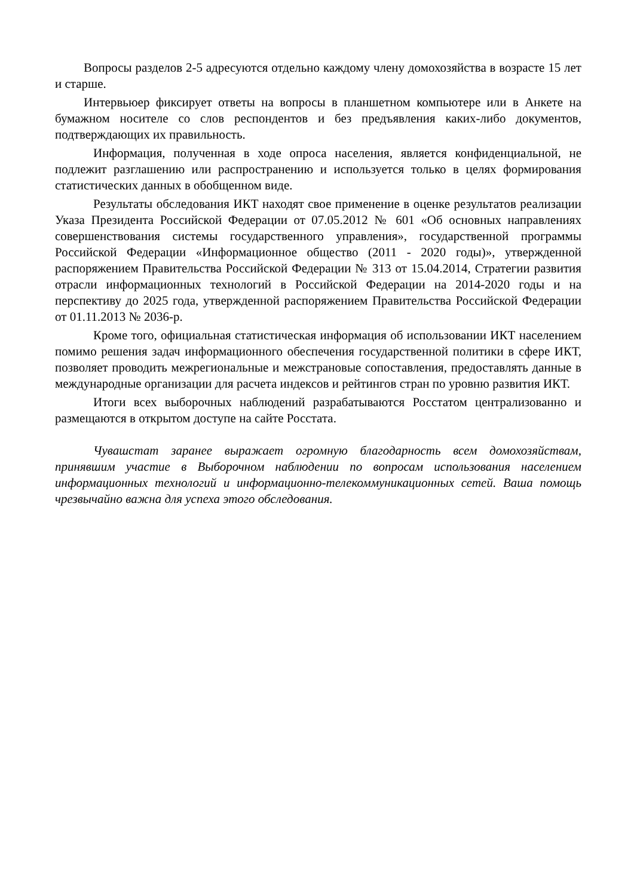Вопросы разделов 2-5 адресуются отдельно каждому члену домохозяйства в возрасте 15 лет и старше.
Интервьюер фиксирует ответы на вопросы в планшетном компьютере или в Анкете на бумажном носителе со слов респондентов и без предъявления каких-либо документов, подтверждающих их правильность.
Информация, полученная в ходе опроса населения, является конфиденциальной, не подлежит разглашению или распространению и используется только в целях формирования статистических данных в обобщенном виде.
Результаты обследования ИКТ находят свое применение в оценке результатов реализации Указа Президента Российской Федерации от 07.05.2012 № 601 «Об основных направлениях совершенствования системы государственного управления», государственной программы Российской Федерации «Информационное общество (2011 - 2020 годы)», утвержденной распоряжением Правительства Российской Федерации № 313 от 15.04.2014, Стратегии развития отрасли информационных технологий в Российской Федерации на 2014-2020 годы и на перспективу до 2025 года, утвержденной распоряжением Правительства Российской Федерации от 01.11.2013 № 2036-р.
Кроме того, официальная статистическая информация об использовании ИКТ населением помимо решения задач информационного обеспечения государственной политики в сфере ИКТ, позволяет проводить межрегиональные и межстрановые сопоставления, предоставлять данные в международные организации для расчета индексов и рейтингов стран по уровню развития ИКТ.
Итоги всех выборочных наблюдений разрабатываются Росстатом централизованно и размещаются в открытом доступе на сайте Росстата.
Чувашстат заранее выражает огромную благодарность всем домохозяйствам, принявшим участие в Выборочном наблюдении по вопросам использования населением информационных технологий и информационно-телекоммуникационных сетей. Ваша помощь чрезвычайно важна для успеха этого обследования.